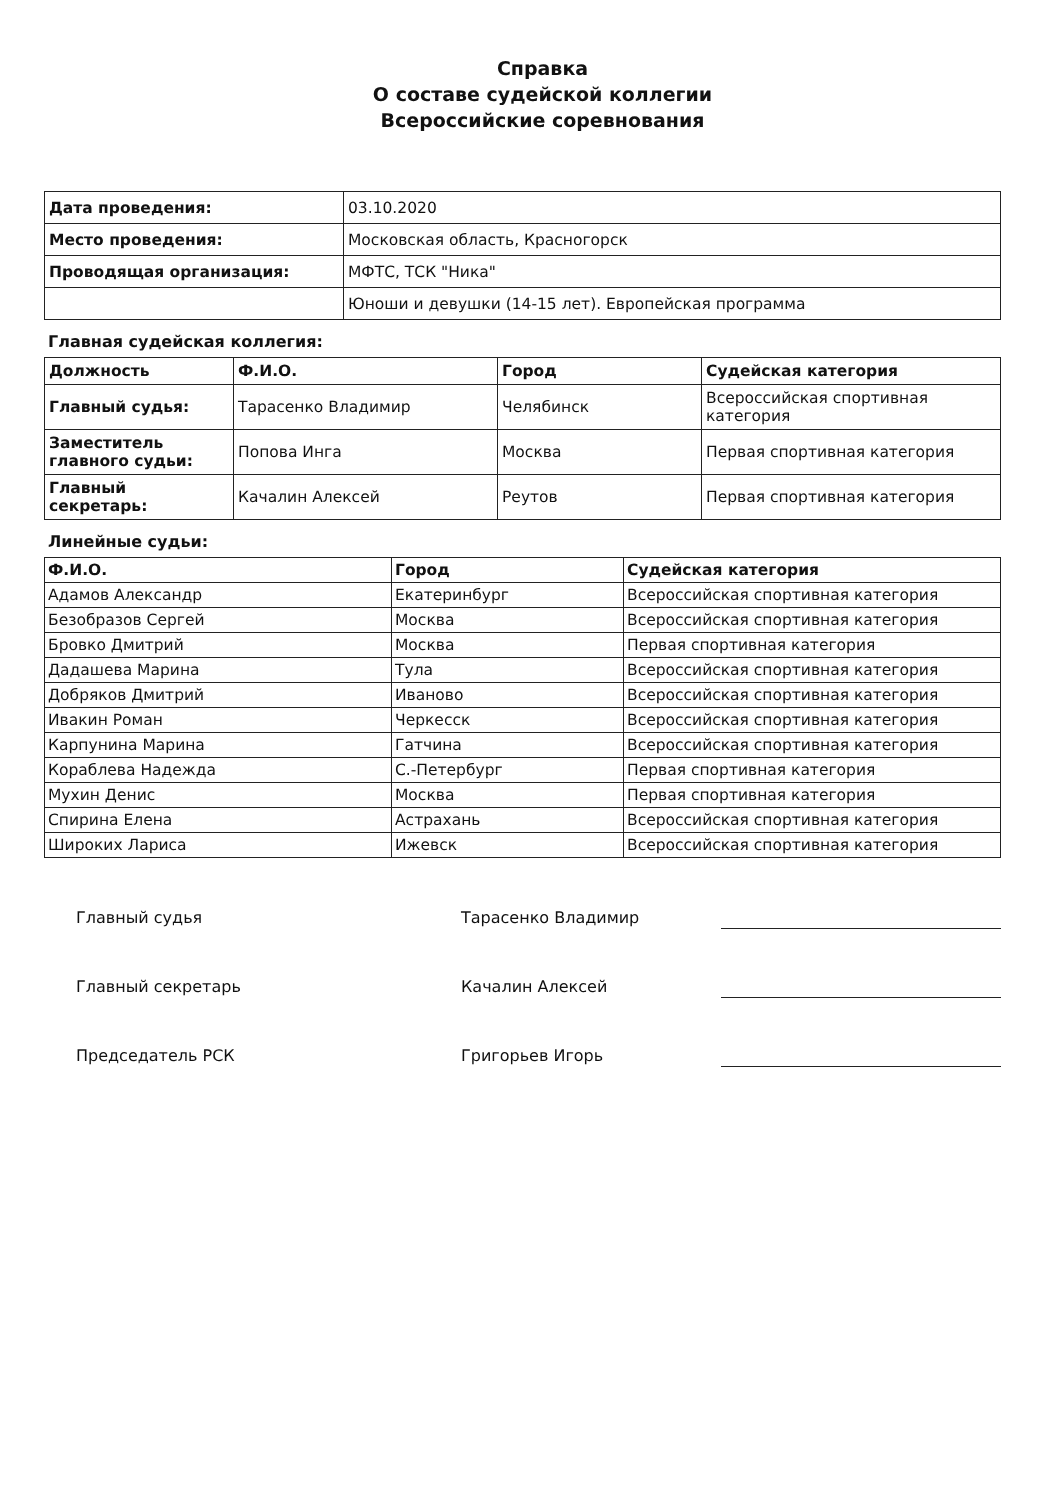Справка
О составе судейской коллегии
Всероссийские соревнования
| Дата проведения: | 03.10.2020 |
| Место проведения: | Московская область, Красногорск |
| Проводящая организация: | МФТС, ТСК "Ника" |
| | Юноши и девушки (14-15 лет). Европейская программа |
Главная судейская коллегия:
| Должность | Ф.И.О. | Город | Судейская категория |
| --- | --- | --- | --- |
| Главный судья: | Тарасенко Владимир | Челябинск | Всероссийская спортивная категория |
| Заместитель главного судьи: | Попова Инга | Москва | Первая спортивная категория |
| Главный секретарь: | Качалин Алексей | Реутов | Первая спортивная категория |
Линейные судьи:
| Ф.И.О. | Город | Судейская категория |
| --- | --- | --- |
| Адамов Александр | Екатеринбург | Всероссийская спортивная категория |
| Безобразов Сергей | Москва | Всероссийская спортивная категория |
| Бровко Дмитрий | Москва | Первая спортивная категория |
| Дадашева Марина | Тула | Всероссийская спортивная категория |
| Добряков Дмитрий | Иваново | Всероссийская спортивная категория |
| Ивакин Роман | Черкесск | Всероссийская спортивная категория |
| Карпунина Марина | Гатчина | Всероссийская спортивная категория |
| Кораблева Надежда | С.-Петербург | Первая спортивная категория |
| Мухин Денис | Москва | Первая спортивная категория |
| Спирина Елена | Астрахань | Всероссийская спортивная категория |
| Широких Лариса | Ижевск | Всероссийская спортивная категория |
Главный судья Тарасенко Владимир
Главный секретарь Качалин Алексей
Председатель РСК Григорьев Игорь